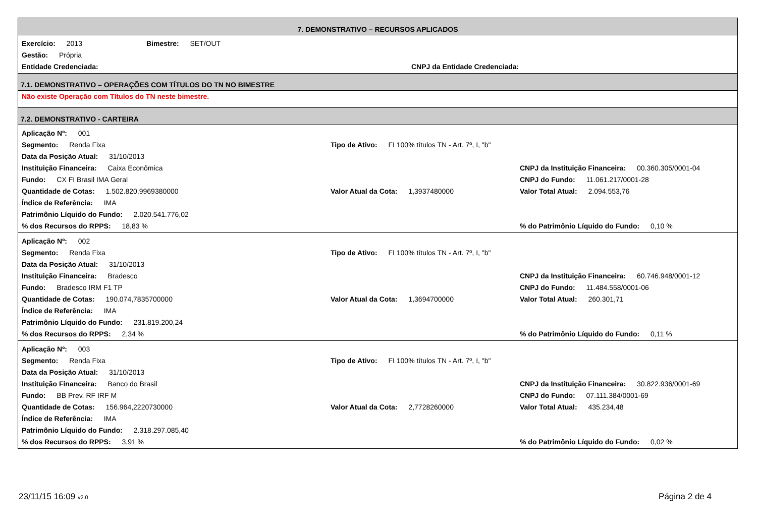7. DEMONSTRATIVO – RECURSOS APLICADOS
| Exercício: 2013 | Bimestre: SET/OUT | |
| Gestão: Própria | | |
| Entidade Credenciada: | | CNPJ da Entidade Credenciada: |
7.1. DEMONSTRATIVO – OPERAÇÕES COM TÍTULOS DO TN NO BIMESTRE
Não existe Operação com Títulos do TN neste bimestre.
7.2. DEMONSTRATIVO - CARTEIRA
| Aplicação Nº: 001 | | |
| Segmento: Renda Fixa | Tipo de Ativo: FI 100% títulos TN - Art. 7º, I, "b" | |
| Data da Posição Atual: 31/10/2013 | | |
| Instituição Financeira: Caixa Econômica | | CNPJ da Instituição Financeira: 00.360.305/0001-04 |
| Fundo: CX FI Brasil IMA Geral | | CNPJ do Fundo: 11.061.217/0001-28 |
| Quantidade de Cotas: 1.502.820,9969380000 | Valor Atual da Cota: 1,3937480000 | Valor Total Atual: 2.094.553,76 |
| Índice de Referência: IMA | | |
| Patrimônio Líquido do Fundo: 2.020.541.776,02 | | |
| % dos Recursos do RPPS: 18,83 % | | % do Patrimônio Líquido do Fundo: 0,10 % |
| Aplicação Nº: 002 | | |
| Segmento: Renda Fixa | Tipo de Ativo: FI 100% títulos TN - Art. 7º, I, "b" | |
| Data da Posição Atual: 31/10/2013 | | |
| Instituição Financeira: Bradesco | | CNPJ da Instituição Financeira: 60.746.948/0001-12 |
| Fundo: Bradesco IRM F1 TP | | CNPJ do Fundo: 11.484.558/0001-06 |
| Quantidade de Cotas: 190.074,7835700000 | Valor Atual da Cota: 1,3694700000 | Valor Total Atual: 260.301,71 |
| Índice de Referência: IMA | | |
| Patrimônio Líquido do Fundo: 231.819.200,24 | | |
| % dos Recursos do RPPS: 2,34 % | | % do Patrimônio Líquido do Fundo: 0,11 % |
| Aplicação Nº: 003 | | |
| Segmento: Renda Fixa | Tipo de Ativo: FI 100% títulos TN - Art. 7º, I, "b" | |
| Data da Posição Atual: 31/10/2013 | | |
| Instituição Financeira: Banco do Brasil | | CNPJ da Instituição Financeira: 30.822.936/0001-69 |
| Fundo: BB Prev. RF IRF M | | CNPJ do Fundo: 07.111.384/0001-69 |
| Quantidade de Cotas: 156.964,2220730000 | Valor Atual da Cota: 2,7728260000 | Valor Total Atual: 435.234,48 |
| Índice de Referência: IMA | | |
| Patrimônio Líquido do Fundo: 2.318.297.085,40 | | |
| % dos Recursos do RPPS: 3,91 % | | % do Patrimônio Líquido do Fundo: 0,02 % |
23/11/15 16:09 v2.0
Página 2 de 4